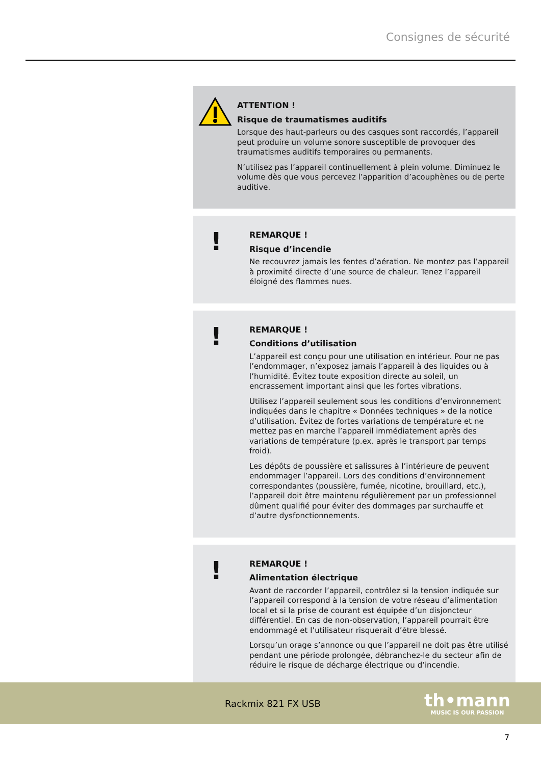Consignes de sécurité
ATTENTION !
Risque de traumatismes auditifs
Lorsque des haut-parleurs ou des casques sont raccordés, l’appareil peut produire un volume sonore susceptible de provoquer des traumatismes auditifs temporaires ou permanents.
N’utilisez pas l’appareil continuellement à plein volume. Diminuez le volume dès que vous percevez l’apparition d’acouphènes ou de perte auditive.
!
REMARQUE !
Risque d’incendie
Ne recouvrez jamais les fentes d’aération. Ne montez pas l’appareil à proximité directe d’une source de chaleur. Tenez l’appareil éloigné des flammes nues.
!
REMARQUE !
Conditions d’utilisation
L’appareil est conçu pour une utilisation en intérieur. Pour ne pas l’endommager, n’exposez jamais l’appareil à des liquides ou à l’humidité. Évitez toute exposition directe au soleil, un encrassement important ainsi que les fortes vibrations.
Utilisez l’appareil seulement sous les conditions d’environnement indiquées dans le chapitre « Données techniques » de la notice d’utilisation. Évitez de fortes variations de température et ne mettez pas en marche l’appareil immédiatement après des variations de température (p.ex. après le transport par temps froid).
Les dépôts de poussière et salissures à l’intérieure de peuvent endommager l’appareil. Lors des conditions d’environnement correspondantes (poussière, fumée, nicotine, brouillard, etc.), l’appareil doit être maintenu régulièrement par un professionnel dûment qualifié pour éviter des dommages par surchauffe et d’autre dysfonctionnements.
!
REMARQUE !
Alimentation électrique
Avant de raccorder l’appareil, contrôlez si la tension indiquée sur l’appareil correspond à la tension de votre réseau d’alimentation local et si la prise de courant est équipée d’un disjoncteur différentiel. En cas de non-observation, l’appareil pourrait être endommagé et l’utilisateur risquerait d’être blessé.
Lorsqu’un orage s’annonce ou que l’appareil ne doit pas être utilisé pendant une période prolongée, débranchez-le du secteur afin de réduire le risque de décharge électrique ou d’incendie.
Rackmix 821 FX USB
th•mann
MUSIC IS OUR PASSION
7